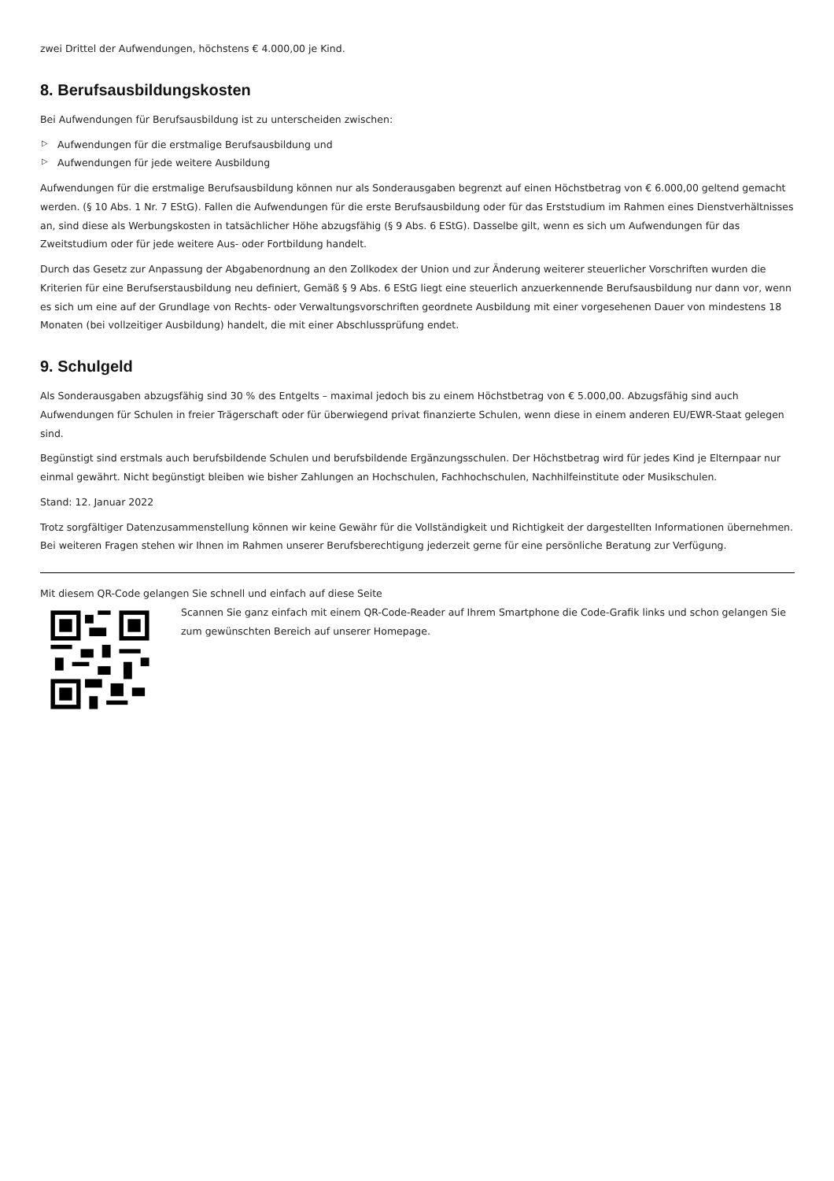zwei Drittel der Aufwendungen, höchstens € 4.000,00 je Kind.
8. Berufsausbildungskosten
Bei Aufwendungen für Berufsausbildung ist zu unterscheiden zwischen:
▷ Aufwendungen für die erstmalige Berufsausbildung und
▷ Aufwendungen für jede weitere Ausbildung
Aufwendungen für die erstmalige Berufsausbildung können nur als Sonderausgaben begrenzt auf einen Höchstbetrag von € 6.000,00 geltend gemacht werden. (§ 10 Abs. 1 Nr. 7 EStG). Fallen die Aufwendungen für die erste Berufsausbildung oder für das Erststudium im Rahmen eines Dienstverhältnisses an, sind diese als Werbungskosten in tatsächlicher Höhe abzugsfähig (§ 9 Abs. 6 EStG). Dasselbe gilt, wenn es sich um Aufwendungen für das Zweitstudium oder für jede weitere Aus- oder Fortbildung handelt.
Durch das Gesetz zur Anpassung der Abgabenordnung an den Zollkodex der Union und zur Änderung weiterer steuerlicher Vorschriften wurden die Kriterien für eine Berufserstausbildung neu definiert, Gemäß § 9 Abs. 6 EStG liegt eine steuerlich anzuerkennende Berufsausbildung nur dann vor, wenn es sich um eine auf der Grundlage von Rechts- oder Verwaltungsvorschriften geordnete Ausbildung mit einer vorgesehenen Dauer von mindestens 18 Monaten (bei vollzeitiger Ausbildung) handelt, die mit einer Abschlussprüfung endet.
9. Schulgeld
Als Sonderausgaben abzugsfähig sind 30 % des Entgelts – maximal jedoch bis zu einem Höchstbetrag von € 5.000,00. Abzugsfähig sind auch Aufwendungen für Schulen in freier Trägerschaft oder für überwiegend privat finanzierte Schulen, wenn diese in einem anderen EU/EWR-Staat gelegen sind.
Begünstigt sind erstmals auch berufsbildende Schulen und berufsbildende Ergänzungsschulen. Der Höchstbetrag wird für jedes Kind je Elternpaar nur einmal gewährt. Nicht begünstigt bleiben wie bisher Zahlungen an Hochschulen, Fachhochschulen, Nachhilfeinstitute oder Musikschulen.
Stand: 12. Januar 2022
Trotz sorgfältiger Datenzusammenstellung können wir keine Gewähr für die Vollständigkeit und Richtigkeit der dargestellten Informationen übernehmen. Bei weiteren Fragen stehen wir Ihnen im Rahmen unserer Berufsberechtigung jederzeit gerne für eine persönliche Beratung zur Verfügung.
Mit diesem QR-Code gelangen Sie schnell und einfach auf diese Seite
Scannen Sie ganz einfach mit einem QR-Code-Reader auf Ihrem Smartphone die Code-Grafik links und schon gelangen Sie zum gewünschten Bereich auf unserer Homepage.